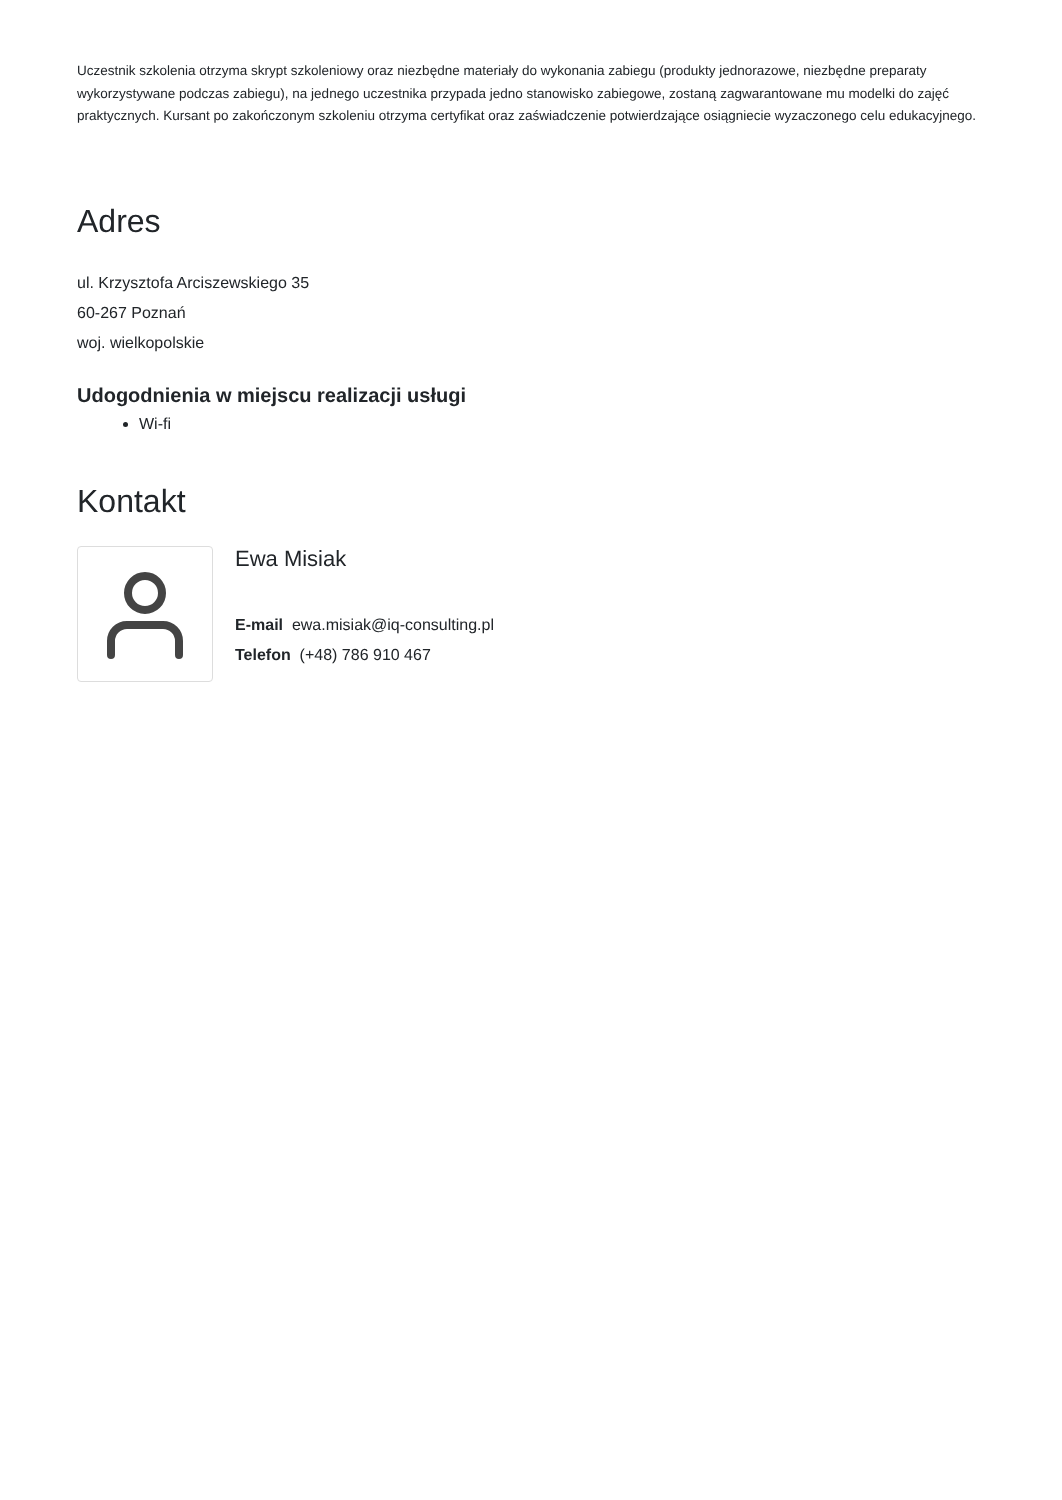Uczestnik szkolenia otrzyma skrypt szkoleniowy oraz niezbędne materiały do wykonania zabiegu (produkty jednorazowe, niezbędne preparaty wykorzystywane podczas zabiegu), na jednego uczestnika przypada jedno stanowisko zabiegowe, zostaną zagwarantowane mu modelki do zajęć praktycznych. Kursant po zakończonym szkoleniu otrzyma certyfikat oraz zaświadczenie potwierdzające osiągniecie wyzaczonego celu edukacyjnego.
Adres
ul. Krzysztofa Arciszewskiego 35
60-267 Poznań
woj. wielkopolskie
Udogodnienia w miejscu realizacji usługi
Wi-fi
Kontakt
Ewa Misiak
E-mail ewa.misiak@iq-consulting.pl
Telefon (+48) 786 910 467